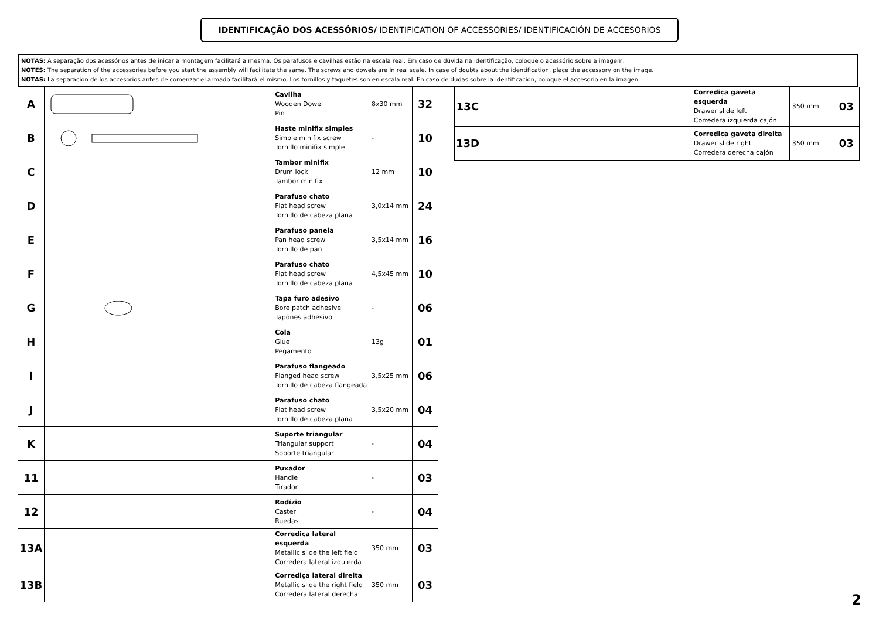IDENTIFICAÇÃO DOS ACESSÓRIOS/ IDENTIFICATION OF ACCESSORIES/ IDENTIFICACIÓN DE ACCESORIOS
NOTAS: A separação dos acessórios antes de inicar a montagem facilitará a mesma. Os parafusos e cavilhas estão na escala real. Em caso de dúvida na identificação, coloque o acessório sobre a imagem.
NOTES: The separation of the accessories before you start the assembly will facilitate the same. The screws and dowels are in real scale. In case of doubts about the identification, place the accessory on the image.
NOTAS: La separación de los accesorios antes de comenzar el armado facilitará el mismo. Los tornillos y taquetes son en escala real. En caso de dudas sobre la identificación, coloque el accesorio en la imagen.
| A | | Cavilha Wooden Dowel Pin | 8x30 mm | 32 |
| B | | Haste minifix simples Simple minifix screw Tornillo minifix simple | - | 10 |
| C | | Tambor minifix Drum lock Tambor minifix | 12 mm | 10 |
| D | | Parafuso chato Flat head screw Tornillo de cabeza plana | 3,0x14 mm | 24 |
| E | | Parafuso panela Pan head screw Tornillo de pan | 3,5x14 mm | 16 |
| F | | Parafuso chato Flat head screw Tornillo de cabeza plana | 4,5x45 mm | 10 |
| G | | Tapa furo adesivo Bore patch adhesive Tapones adhesivo | - | 06 |
| H | | Cola Glue Pegamento | 13g | 01 |
| I | | Parafuso flangeado Flanged head screw Tornillo de cabeza flangeada | 3,5x25 mm | 06 |
| J | | Parafuso chato Flat head screw Tornillo de cabeza plana | 3,5x20 mm | 04 |
| K | | Suporte triangular Triangular support Soporte triangular | - | 04 |
| 11 | | Puxador Handle Tirador | - | 03 |
| 12 | | Rodízio Caster Ruedas | - | 04 |
| 13A | | Corrediça lateral esquerda Metallic slide the left field Corredera lateral izquierda | 350 mm | 03 |
| 13B | | Corrediça lateral direita Metallic slide the right field Corredera lateral derecha | 350 mm | 03 |
| 13C | | Corrediça gaveta esquerda Drawer slide left Corredera izquierda cajón | 350 mm | 03 |
| 13D | | Corrediça gaveta direita Drawer slide right Corredera derecha cajón | 350 mm | 03 |
2